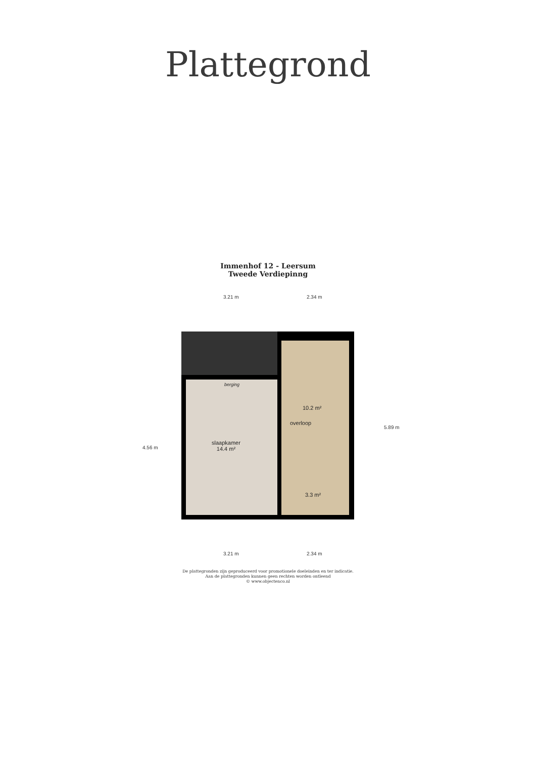Plattegrond
Immenhof 12 - Leersum
Tweede Verdiepinng
3.21 m 2.34 m
berging
slaapkamer
14.4 m²
10.2 m²
overloop
3.3 m²
4.56 m
5.89 m
3.21 m 2.34 m
De plattegronden zijn geproduceerd voor promotionele doeleinden en ter indicatie.
Aan de plattegronden kunnen geen rechten worden ontleend
© www.objectenco.nl